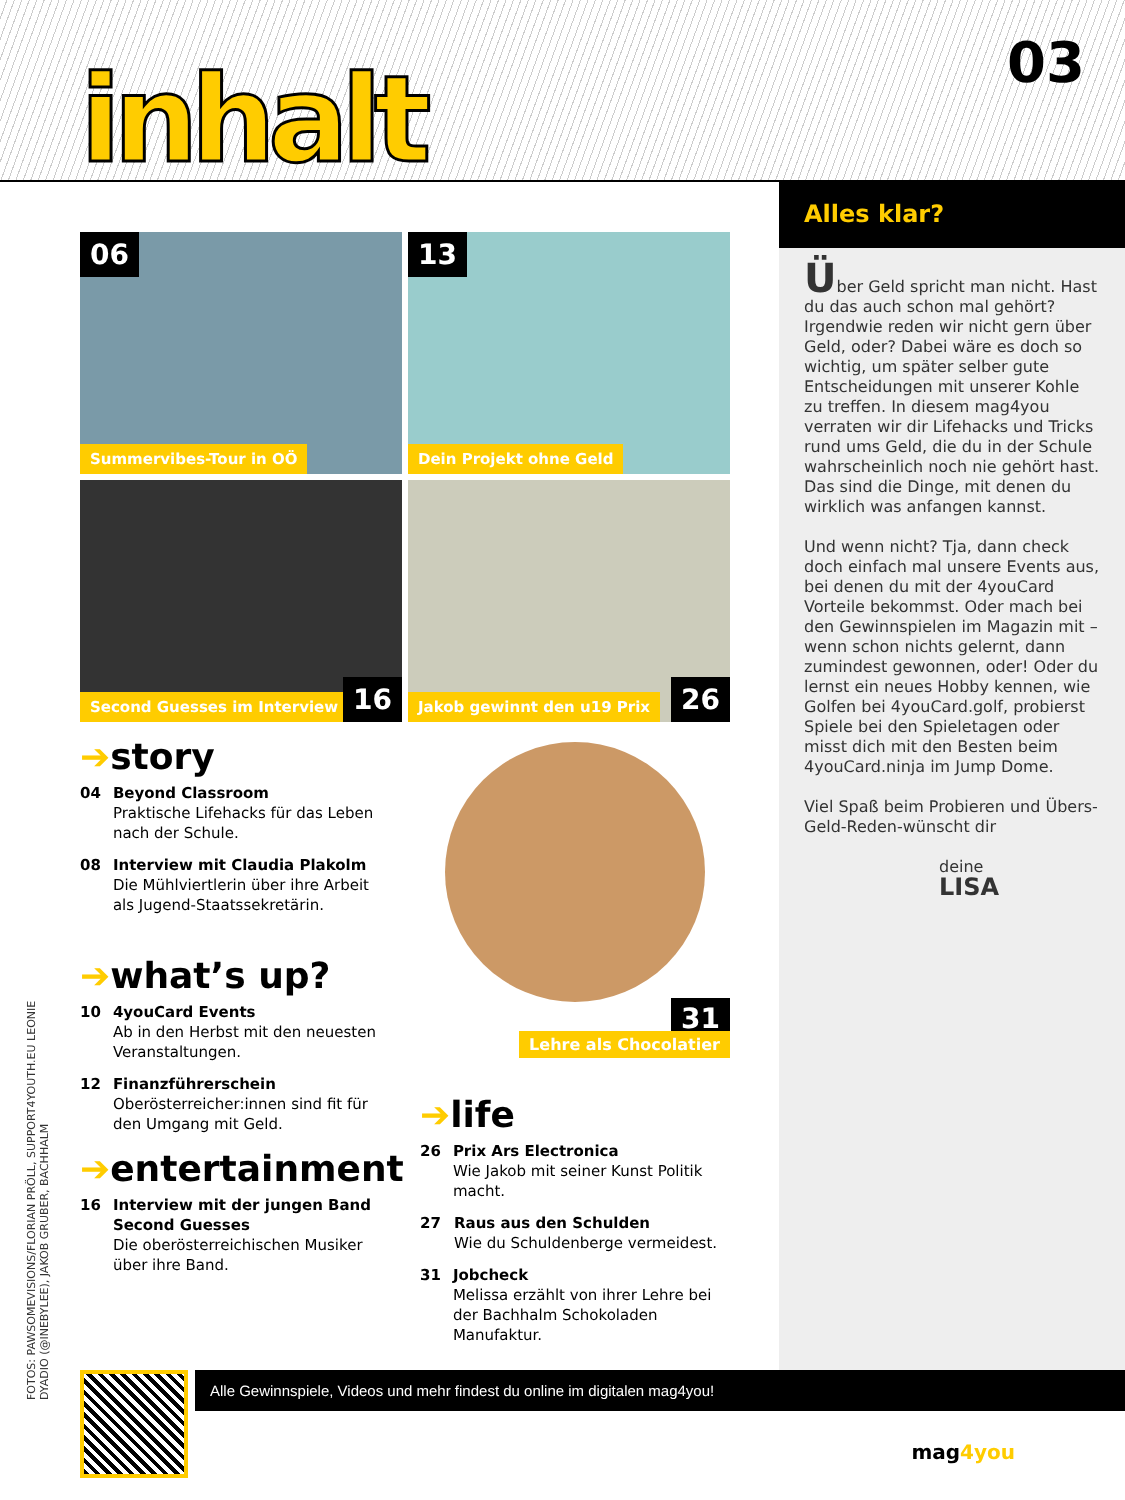inhalt 03
06
Summervibes-Tour in OÖ
13
Dein Projekt ohne Geld
Second Guesses im Interview 16
Jakob gewinnt den u19 Prix 26
➔story
04 Beyond Classroom
Praktische Lifehacks für das Leben nach der Schule.
08 Interview mit Claudia Plakolm
Die Mühlviertlerin über ihre Arbeit als Jugend-Staatssekretärin.
➔what’s up?
10 4youCard Events
Ab in den Herbst mit den neuesten Veranstaltungen.
12 Finanzführerschein
Oberösterreicher:innen sind fit für den Umgang mit Geld.
➔entertainment
16 Interview mit der jungen Band Second Guesses
Die oberösterreichischen Musiker über ihre Band.
31
Lehre als Chocolatier
➔life
26 Prix Ars Electronica
Wie Jakob mit seiner Kunst Politik macht.
27 Raus aus den Schulden
Wie du Schuldenberge vermeidest.
31 Jobcheck
Melissa erzählt von ihrer Lehre bei der Bachhalm Schokoladen Manufaktur.
Alles klar?
Über Geld spricht man nicht. Hast du das auch schon mal gehört? Irgendwie reden wir nicht gern über Geld, oder? Dabei wäre es doch so wichtig, um später selber gute Entscheidungen mit unserer Kohle zu treffen. In diesem mag4you verraten wir dir Lifehacks und Tricks rund ums Geld, die du in der Schule wahrscheinlich noch nie gehört hast. Das sind die Dinge, mit denen du wirklich was anfangen kannst.
Und wenn nicht? Tja, dann check doch einfach mal unsere Events aus, bei denen du mit der 4youCard Vorteile bekommst. Oder mach bei den Gewinnspielen im Magazin mit – wenn schon nichts gelernt, dann zumindest gewonnen, oder! Oder du lernst ein neues Hobby kennen, wie Golfen bei 4youCard.golf, probierst Spiele bei den Spieletagen oder misst dich mit den Besten beim 4youCard.ninja im Jump Dome.
Viel Spaß beim Probieren und Übers-Geld-Reden-wünscht dir
deine
LISA
FOTOS: PAWSOMEVISIONS/FLORIAN PRÖLL, SUPPORT4YOUTH.EU LEONIE DYADIO (@INEBYLEE), JAKOB GRUBER, BACHHALM
Alle Gewinnspiele, Videos und mehr findest du online im digitalen mag4you!
mag4you